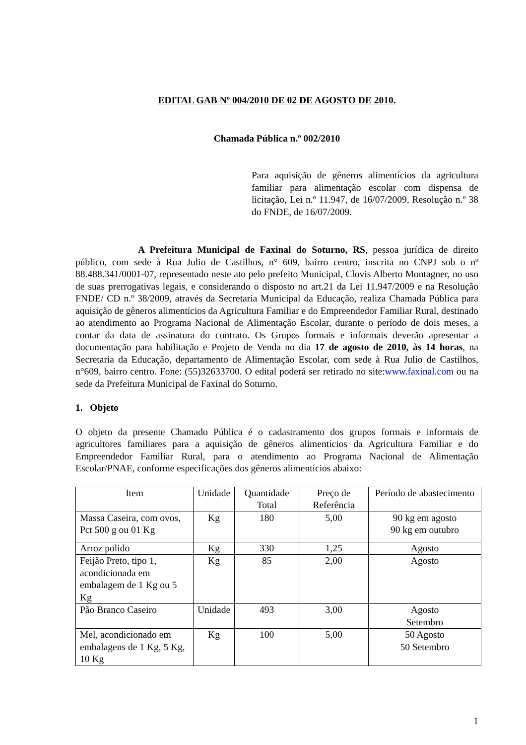EDITAL GAB Nº 004/2010 DE 02 DE AGOSTO DE 2010.
Chamada Pública n.º 002/2010
Para aquisição de gêneros alimentícios da agricultura familiar para alimentação escolar com dispensa de licitação, Lei n.º 11.947, de 16/07/2009, Resolução n.º 38 do FNDE, de 16/07/2009.
A Prefeitura Municipal de Faxinal do Soturno, RS, pessoa jurídica de direito público, com sede à Rua Julio de Castilhos, n° 609, bairro centro, inscrita no CNPJ sob o nº 88.488.341/0001-07, representado neste ato pelo prefeito Municipal, Clovis Alberto Montagner, no uso de suas prerrogativas legais, e considerando o disposto no art.21 da Lei 11.947/2009 e na Resolução FNDE/ CD n.º 38/2009, através da Secretaria Municipal da Educação, realiza Chamada Pública para aquisição de gêneros alimentícios da Agricultura Familiar e do Empreendedor Familiar Rural, destinado ao atendimento ao Programa Nacional de Alimentação Escolar, durante o período de dois meses, a contar da data de assinatura do contrato. Os Grupos formais e informais deverão apresentar a documentação para habilitação e Projeto de Venda no dia 17 de agosto de 2010, às 14 horas, na Secretaria da Educação, departamento de Alimentação Escolar, com sede à Rua Julio de Castilhos, n°609, bairro centro. Fone: (55)32633700. O edital poderá ser retirado no site:www.faxinal.com ou na sede da Prefeitura Municipal de Faxinal do Soturno.
1. Objeto
O objeto da presente Chamado Pública é o cadastramento dos grupos formais e informais de agricultores familiares para a aquisição de gêneros alimentícios da Agricultura Familiar e do Empreendedor Familiar Rural, para o atendimento ao Programa Nacional de Alimentação Escolar/PNAE, conforme especificações dos gêneros alimentícios abaixo:
| Item | Unidade | Quantidade Total | Preço de Referência | Período de abastecimento |
| --- | --- | --- | --- | --- |
| Massa Caseira, com ovos, Pct 500 g ou 01 Kg | Kg | 180 | 5,00 | 90 kg em agosto 90 kg em outubro |
| Arroz polido | Kg | 330 | 1,25 | Agosto |
| Feijão Preto, tipo 1, acondicionada em embalagem de 1 Kg ou 5 Kg | Kg | 85 | 2,00 | Agosto |
| Pão Branco Caseiro | Unidade | 493 | 3,00 | Agosto Setembro |
| Mel, acondicionado em embalagens de 1 Kg, 5 Kg, 10 Kg | Kg | 100 | 5,00 | 50 Agosto 50 Setembro |
1